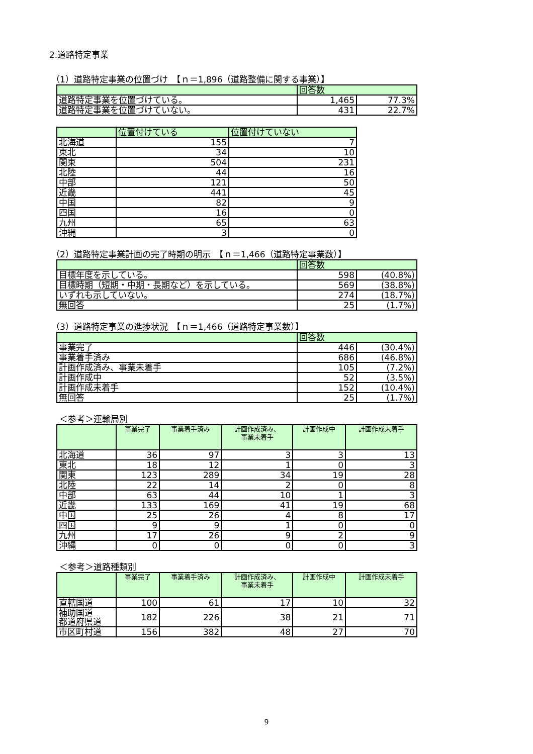2.道路特定事業
（1）道路特定事業の位置づけ　【ｎ＝1,896（道路整備に関する事業）】
| | 回答数 | |
| --- | --- | --- |
| 道路特定事業を位置づけている。 | 1,465 | 77.3% |
| 道路特定事業を位置づけていない。 | 431 | 22.7% |
| | 位置付けている | 位置付けていない |
| --- | --- | --- |
| 北海道 | 155 | 7 |
| 東北 | 34 | 10 |
| 関東 | 504 | 231 |
| 北陸 | 44 | 16 |
| 中部 | 121 | 50 |
| 近畿 | 441 | 45 |
| 中国 | 82 | 9 |
| 四国 | 16 | 0 |
| 九州 | 65 | 63 |
| 沖縄 | 3 | 0 |
（2）道路特定事業計画の完了時期の明示　【ｎ＝1,466（道路特定事業数）】
| | 回答数 | |
| --- | --- | --- |
| 目標年度を示している。 | 598 | (40.8%) |
| 目標時期（短期・中期・長期など）を示している。 | 569 | (38.8%) |
| いずれも示していない。 | 274 | (18.7%) |
| 無回答 | 25 | (1.7%) |
（3）道路特定事業の進捗状況　【ｎ＝1,466（道路特定事業数）】
| | 回答数 | |
| --- | --- | --- |
| 事業完了 | 446 | (30.4%) |
| 事業着手済み | 686 | (46.8%) |
| 計画作成済み、事業未着手 | 105 | (7.2%) |
| 計画作成中 | 52 | (3.5%) |
| 計画作成未着手 | 152 | (10.4%) |
| 無回答 | 25 | (1.7%) |
＜参考＞運輸局別
| | 事業完了 | 事業着手済み | 計画作成済み、 事業未着手 | 計画作成中 | 計画作成未着手 |
| --- | --- | --- | --- | --- | --- |
| 北海道 | 36 | 97 | 3 | 3 | 13 |
| 東北 | 18 | 12 | 1 | 0 | 3 |
| 関東 | 123 | 289 | 34 | 19 | 28 |
| 北陸 | 22 | 14 | 2 | 0 | 8 |
| 中部 | 63 | 44 | 10 | 1 | 3 |
| 近畿 | 133 | 169 | 41 | 19 | 68 |
| 中国 | 25 | 26 | 4 | 8 | 17 |
| 四国 | 9 | 9 | 1 | 0 | 0 |
| 九州 | 17 | 26 | 9 | 2 | 9 |
| 沖縄 | 0 | 0 | 0 | 0 | 3 |
＜参考＞道路種類別
| | 事業完了 | 事業着手済み | 計画作成済み、 事業未着手 | 計画作成中 | 計画作成未着手 |
| --- | --- | --- | --- | --- | --- |
| 直轄国道 | 100 | 61 | 17 | 10 | 32 |
| 補助国道 都道府県道 | 182 | 226 | 38 | 21 | 71 |
| 市区町村道 | 156 | 382 | 48 | 27 | 70 |
9